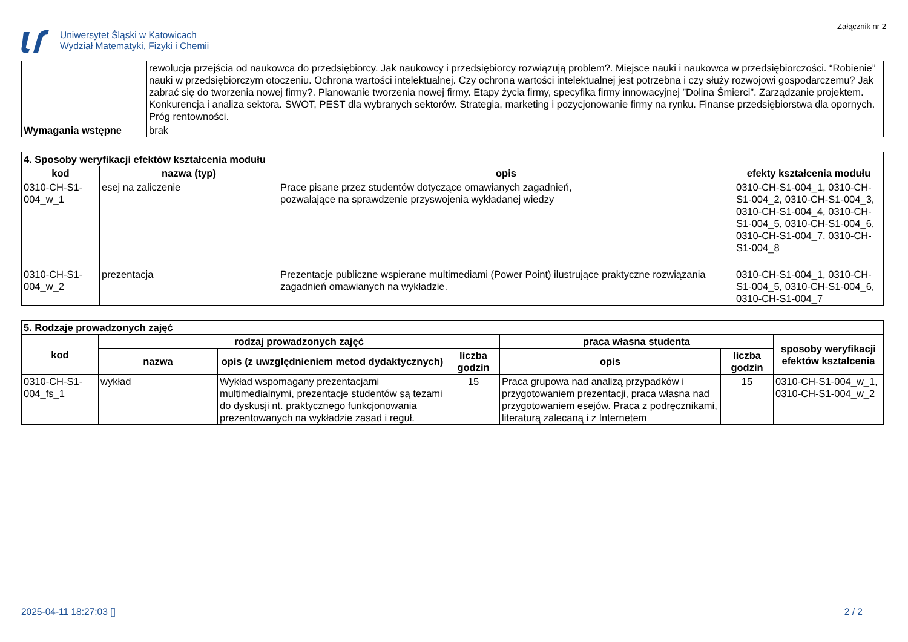Uniwersytet Śląski w Katowicach
Wydział Matematyki, Fizyki i Chemii
Załącznik nr 2
| | rewolucja przejścia od naukowca do przedsiębiorcy. Jak naukowcy i przedsiębiorcy rozwiązują problem?. Miejsce nauki i naukowca w przedsiębiorczości. “Robienie” nauki w przedsiębiorczym otoczeniu. Ochrona wartości intelektualnej. Czy ochrona wartości intelektualnej jest potrzebna i czy służy rozwojowi gospodarczemu? Jak zabrać się do tworzenia nowej firmy?. Planowanie tworzenia nowej firmy. Etapy życia firmy, specyfika firmy innowacyjnej ”Dolina Śmierci”. Zarządzanie projektem. Konkurencja i analiza sektora. SWOT, PEST dla wybranych sektorów. Strategia, marketing i pozycjonowanie firmy na rynku. Finanse przedsiębiorstwa dla opornych. Próg rentowności. |
| Wymagania wstępne | brak |
| 4. Sposoby weryfikacji efektów kształcenia modułu | | | |
| --- | --- | --- | --- |
| kod | nazwa (typ) | opis | efekty kształcenia modułu |
| 0310-CH-S1-004_w_1 | esej na zaliczenie | Prace pisane przez studentów dotyczące omawianych zagadnień, pozwalające na sprawdzenie przyswojenia wykładanej wiedzy | 0310-CH-S1-004_1, 0310-CH-S1-004_2, 0310-CH-S1-004_3, 0310-CH-S1-004_4, 0310-CH-S1-004_5, 0310-CH-S1-004_6, 0310-CH-S1-004_7, 0310-CH-S1-004_8 |
| 0310-CH-S1-004_w_2 | prezentacja | Prezentacje publiczne wspierane multimediami (Power Point) ilustrujące praktyczne rozwiązania zagadnień omawianych na wykładzie. | 0310-CH-S1-004_1, 0310-CH-S1-004_5, 0310-CH-S1-004_6, 0310-CH-S1-004_7 |
| 5. Rodzaje prowadzonych zajęć | | | | | | |
| --- | --- | --- | --- | --- | --- | --- |
| kod | rodzaj prowadzonych zajęć | | | praca własna studenta | | sposoby weryfikacji efektów kształcenia |
| | nazwa | opis (z uwzględnieniem metod dydaktycznych) | liczba godzin | opis | liczba godzin | |
| 0310-CH-S1-004_fs_1 | wykład | Wykład wspomagany prezentacjami multimedialnymi, prezentacje studentów są tezami do dyskusji nt. praktycznego funkcjonowania prezentowanych na wykładzie zasad i reguł. | 15 | Praca grupowa nad analizą przypadków i przygotowaniem prezentacji, praca własna nad przygotowaniem esejów. Praca z podręcznikami, literaturą zalecaną i z Internetem | 15 | 0310-CH-S1-004_w_1, 0310-CH-S1-004_w_2 |
2025-04-11 18:27:03 [] 2 / 2